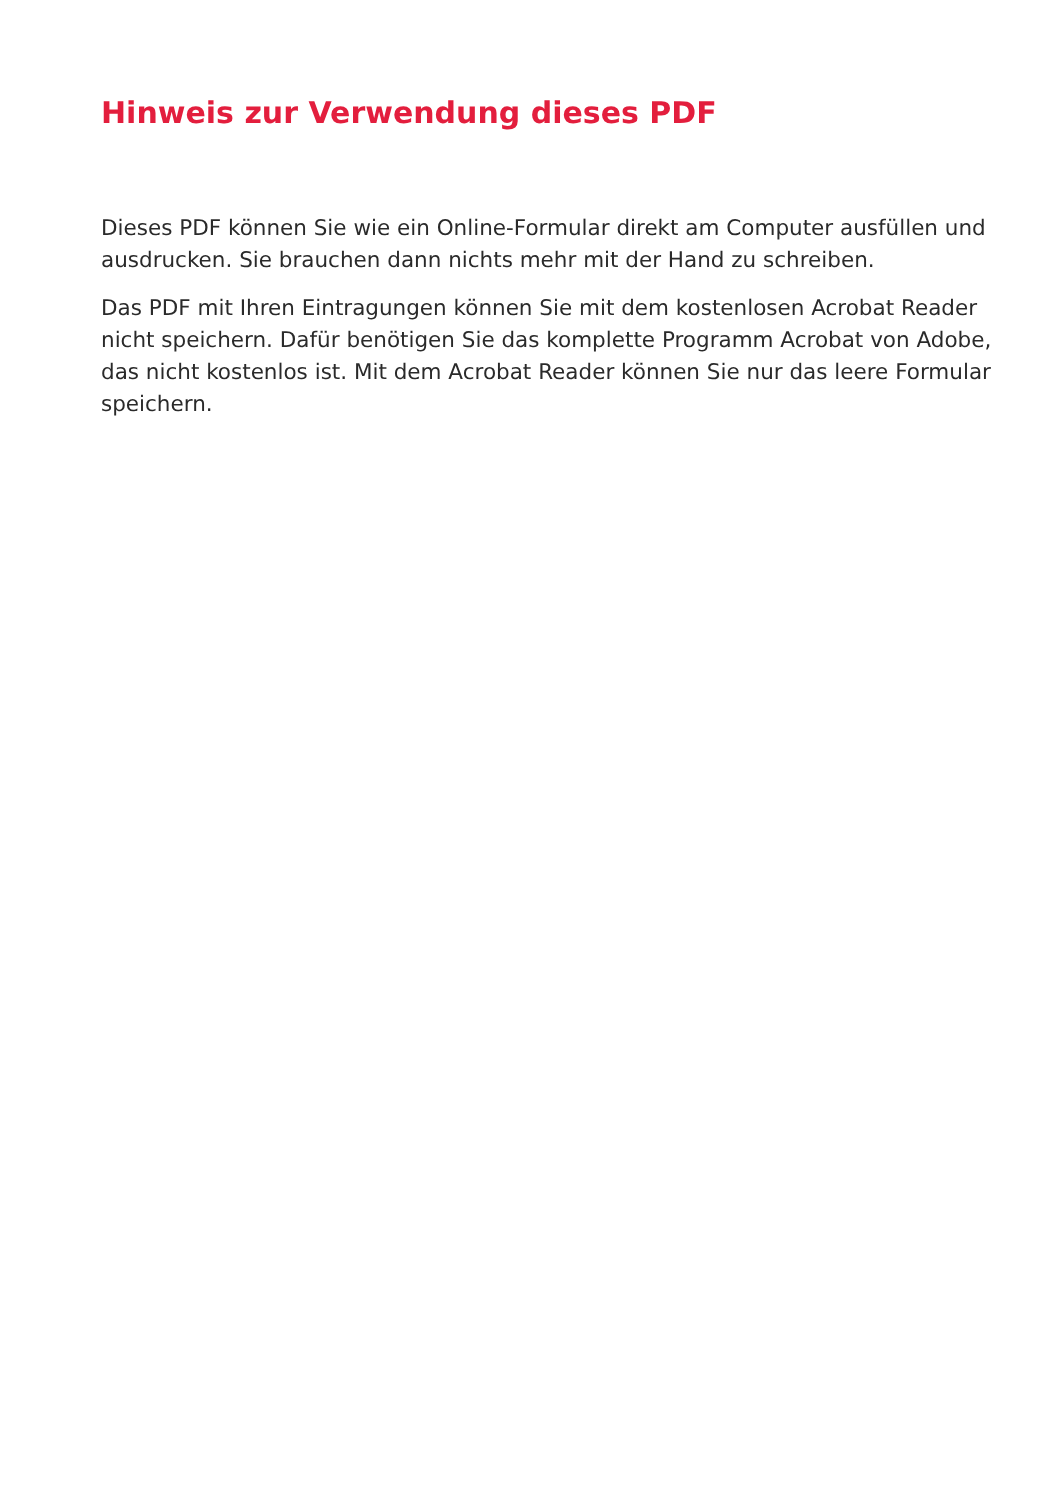Hinweis zur Verwendung dieses PDF
Dieses PDF können Sie wie ein Online-Formular direkt am Computer ausfüllen und ausdrucken. Sie brauchen dann nichts mehr mit der Hand zu schreiben.
Das PDF mit Ihren Eintragungen können Sie mit dem kostenlosen Acrobat Reader nicht speichern. Dafür benötigen Sie das komplette Programm Acrobat von Adobe, das nicht kostenlos ist. Mit dem Acrobat Reader können Sie nur das leere Formular speichern.